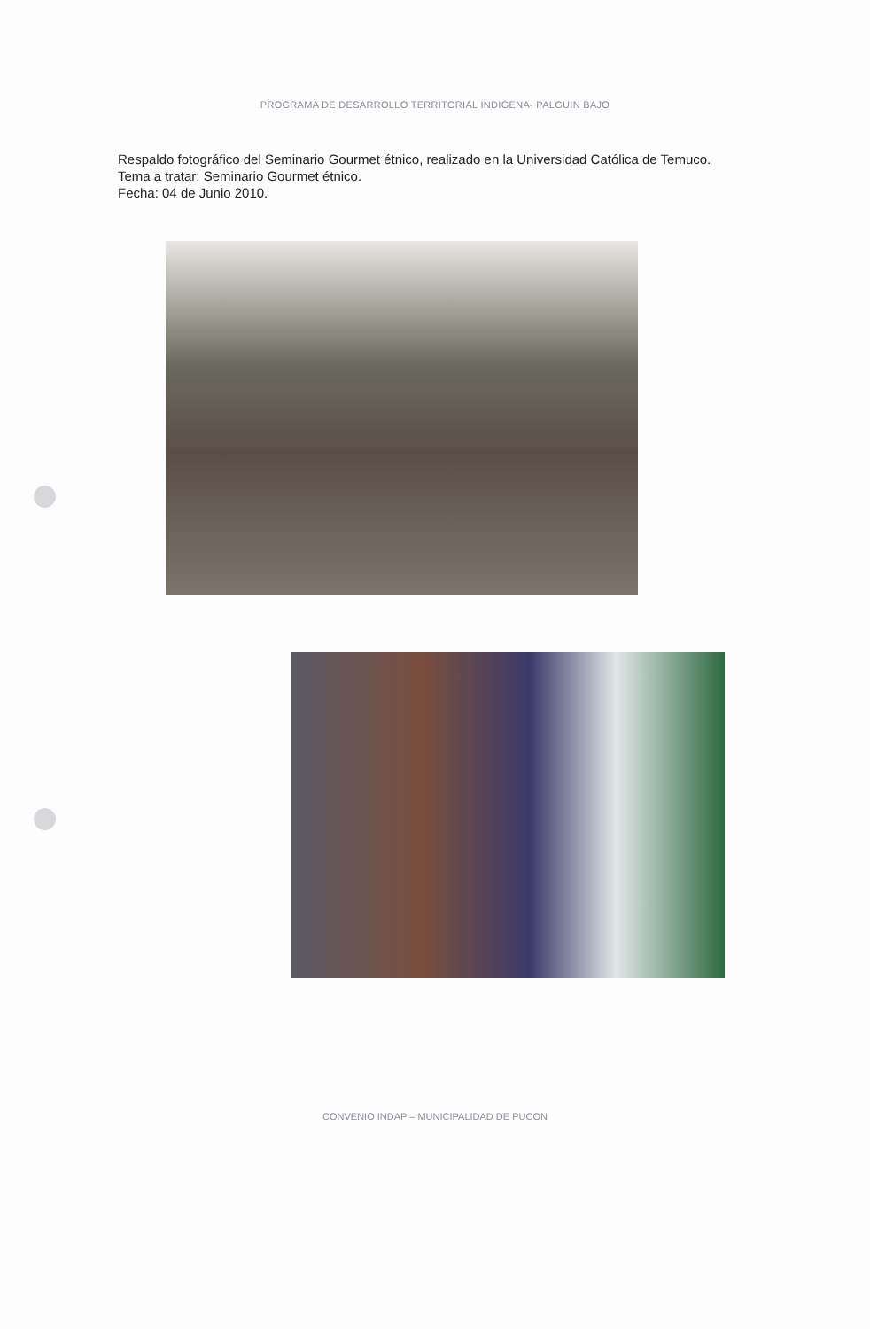PROGRAMA DE DESARROLLO TERRITORIAL INDIGENA- PALGUIN BAJO
Respaldo fotográfico del Seminario Gourmet étnico, realizado en la Universidad Católica de Temuco.
Tema a tratar: Seminario Gourmet étnico.
Fecha: 04 de Junio 2010.
CONVENIO INDAP – MUNICIPALIDAD DE PUCON